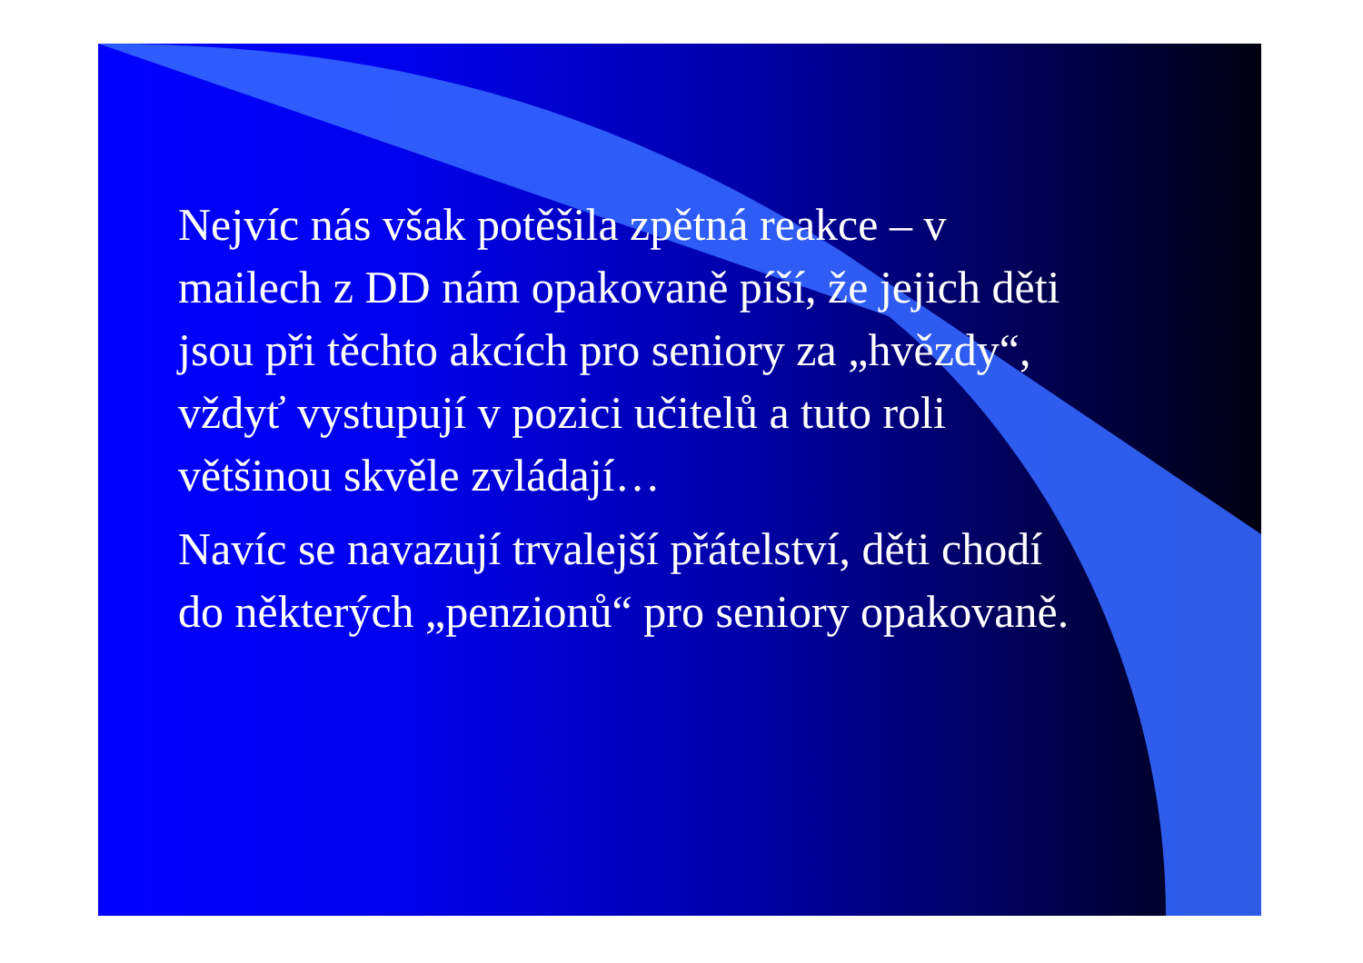Nejvíc nás však potěšila zpětná reakce – v mailech z DD nám opakovaně píší, že jejich děti jsou při těchto akcích pro seniory za „hvězdy“, vždyť vystupují v pozici učitelů a tuto roli většinou skvěle zvládají…
Navíc se navazují trvalejší přátelství, děti chodí do některých „penzionů“ pro seniory opakovaně.